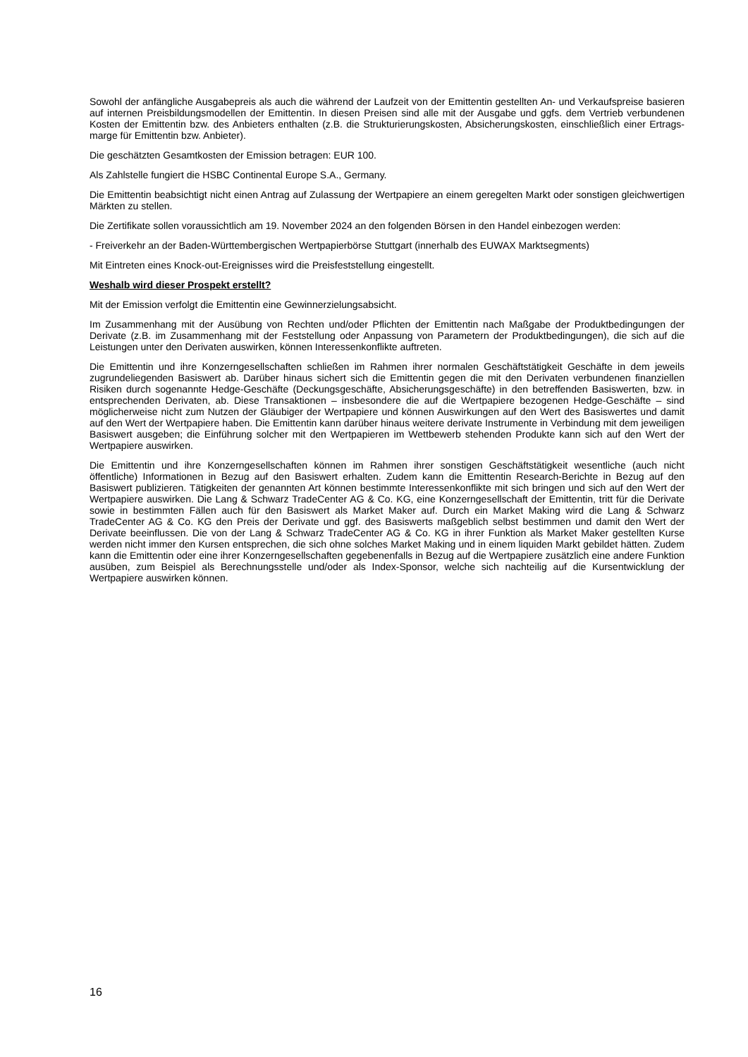Sowohl der anfängliche Ausgabepreis als auch die während der Laufzeit von der Emittentin gestellten An- und Verkaufspreise basieren auf internen Preisbildungsmodellen der Emittentin. In diesen Preisen sind alle mit der Ausgabe und ggfs. dem Vertrieb verbundenen Kosten der Emittentin bzw. des Anbieters enthalten (z.B. die Strukturierungskosten, Absicherungskosten, einschließlich einer Ertrags-marge für Emittentin bzw. Anbieter).
Die geschätzten Gesamtkosten der Emission betragen: EUR 100.
Als Zahlstelle fungiert die HSBC Continental Europe S.A., Germany.
Die Emittentin beabsichtigt nicht einen Antrag auf Zulassung der Wertpapiere an einem geregelten Markt oder sonstigen gleichwertigen Märkten zu stellen.
Die Zertifikate sollen voraussichtlich am 19. November 2024 an den folgenden Börsen in den Handel einbezogen werden:
- Freiverkehr an der Baden-Württembergischen Wertpapierbörse Stuttgart (innerhalb des EUWAX Marktsegments)
Mit Eintreten eines Knock-out-Ereignisses wird die Preisfeststellung eingestellt.
Weshalb wird dieser Prospekt erstellt?
Mit der Emission verfolgt die Emittentin eine Gewinnerzielungsabsicht.
Im Zusammenhang mit der Ausübung von Rechten und/oder Pflichten der Emittentin nach Maßgabe der Produktbedingungen der Derivate (z.B. im Zusammenhang mit der Feststellung oder Anpassung von Parametern der Produktbedingungen), die sich auf die Leistungen unter den Derivaten auswirken, können Interessenkonflikte auftreten.
Die Emittentin und ihre Konzerngesellschaften schließen im Rahmen ihrer normalen Geschäftstätigkeit Geschäfte in dem jeweils zugrundeliegenden Basiswert ab. Darüber hinaus sichert sich die Emittentin gegen die mit den Derivaten verbundenen finanziellen Risiken durch sogenannte Hedge-Geschäfte (Deckungsgeschäfte, Absicherungsgeschäfte) in den betreffenden Basiswerten, bzw. in entsprechenden Derivaten, ab. Diese Transaktionen – insbesondere die auf die Wertpapiere bezogenen Hedge-Geschäfte – sind möglicherweise nicht zum Nutzen der Gläubiger der Wertpapiere und können Auswirkungen auf den Wert des Basiswertes und damit auf den Wert der Wertpapiere haben. Die Emittentin kann darüber hinaus weitere derivate Instrumente in Verbindung mit dem jeweiligen Basiswert ausgeben; die Einführung solcher mit den Wertpapieren im Wettbewerb stehenden Produkte kann sich auf den Wert der Wertpapiere auswirken.
Die Emittentin und ihre Konzerngesellschaften können im Rahmen ihrer sonstigen Geschäftstätigkeit wesentliche (auch nicht öffentliche) Informationen in Bezug auf den Basiswert erhalten. Zudem kann die Emittentin Research-Berichte in Bezug auf den Basiswert publizieren. Tätigkeiten der genannten Art können bestimmte Interessenkonflikte mit sich bringen und sich auf den Wert der Wertpapiere auswirken. Die Lang & Schwarz TradeCenter AG & Co. KG, eine Konzerngesellschaft der Emittentin, tritt für die Derivate sowie in bestimmten Fällen auch für den Basiswert als Market Maker auf. Durch ein Market Making wird die Lang & Schwarz TradeCenter AG & Co. KG den Preis der Derivate und ggf. des Basiswerts maßgeblich selbst bestimmen und damit den Wert der Derivate beeinflussen. Die von der Lang & Schwarz TradeCenter AG & Co. KG in ihrer Funktion als Market Maker gestellten Kurse werden nicht immer den Kursen entsprechen, die sich ohne solches Market Making und in einem liquiden Markt gebildet hätten. Zudem kann die Emittentin oder eine ihrer Konzerngesellschaften gegebenenfalls in Bezug auf die Wertpapiere zusätzlich eine andere Funktion ausüben, zum Beispiel als Berechnungsstelle und/oder als Index-Sponsor, welche sich nachteilig auf die Kursentwicklung der Wertpapiere auswirken können.
16